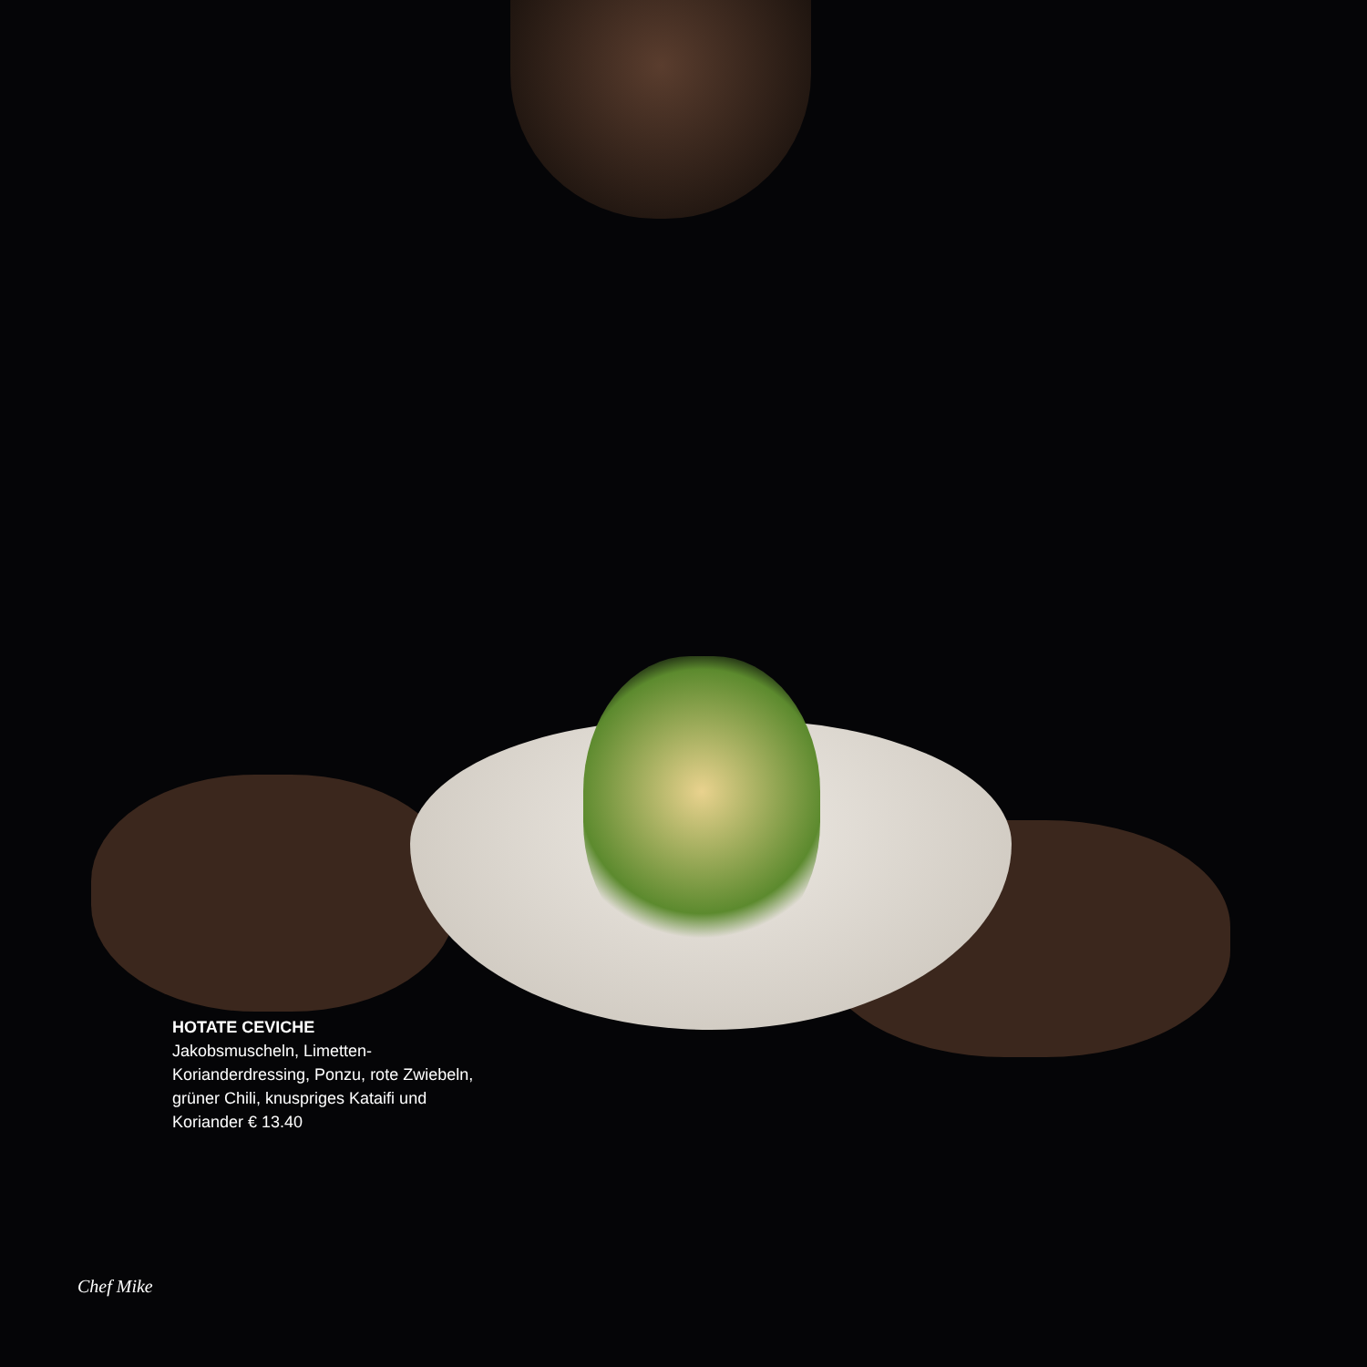HOTATE CEVICHE
Jakobsmuscheln, Limetten-Korianderdressing, Ponzu, rote Zwiebeln, grüner Chili, knuspriges Kataifi und Koriander € 13.40
Chef Mike